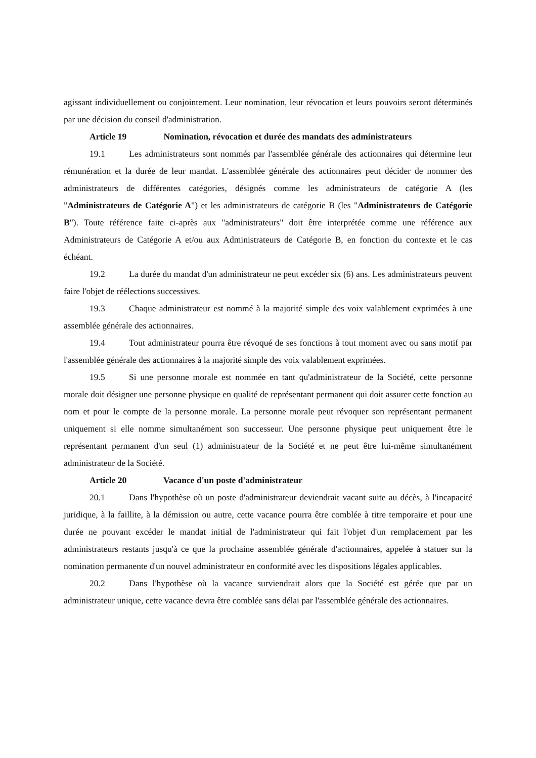agissant individuellement ou conjointement. Leur nomination, leur révocation et leurs pouvoirs seront déterminés par une décision du conseil d'administration.
Article 19 Nomination, révocation et durée des mandats des administrateurs
19.1 Les administrateurs sont nommés par l'assemblée générale des actionnaires qui détermine leur rémunération et la durée de leur mandat. L'assemblée générale des actionnaires peut décider de nommer des administrateurs de différentes catégories, désignés comme les administrateurs de catégorie A (les "Administrateurs de Catégorie A") et les administrateurs de catégorie B (les "Administrateurs de Catégorie B"). Toute référence faite ci-après aux "administrateurs" doit être interprétée comme une référence aux Administrateurs de Catégorie A et/ou aux Administrateurs de Catégorie B, en fonction du contexte et le cas échéant.
19.2 La durée du mandat d'un administrateur ne peut excéder six (6) ans. Les administrateurs peuvent faire l'objet de réélections successives.
19.3 Chaque administrateur est nommé à la majorité simple des voix valablement exprimées à une assemblée générale des actionnaires.
19.4 Tout administrateur pourra être révoqué de ses fonctions à tout moment avec ou sans motif par l'assemblée générale des actionnaires à la majorité simple des voix valablement exprimées.
19.5 Si une personne morale est nommée en tant qu'administrateur de la Société, cette personne morale doit désigner une personne physique en qualité de représentant permanent qui doit assurer cette fonction au nom et pour le compte de la personne morale. La personne morale peut révoquer son représentant permanent uniquement si elle nomme simultanément son successeur. Une personne physique peut uniquement être le représentant permanent d'un seul (1) administrateur de la Société et ne peut être lui-même simultanément administrateur de la Société.
Article 20 Vacance d'un poste d'administrateur
20.1 Dans l'hypothèse où un poste d'administrateur deviendrait vacant suite au décès, à l'incapacité juridique, à la faillite, à la démission ou autre, cette vacance pourra être comblée à titre temporaire et pour une durée ne pouvant excéder le mandat initial de l'administrateur qui fait l'objet d'un remplacement par les administrateurs restants jusqu'à ce que la prochaine assemblée générale d'actionnaires, appelée à statuer sur la nomination permanente d'un nouvel administrateur en conformité avec les dispositions légales applicables.
20.2 Dans l'hypothèse où la vacance surviendrait alors que la Société est gérée que par un administrateur unique, cette vacance devra être comblée sans délai par l'assemblée générale des actionnaires.